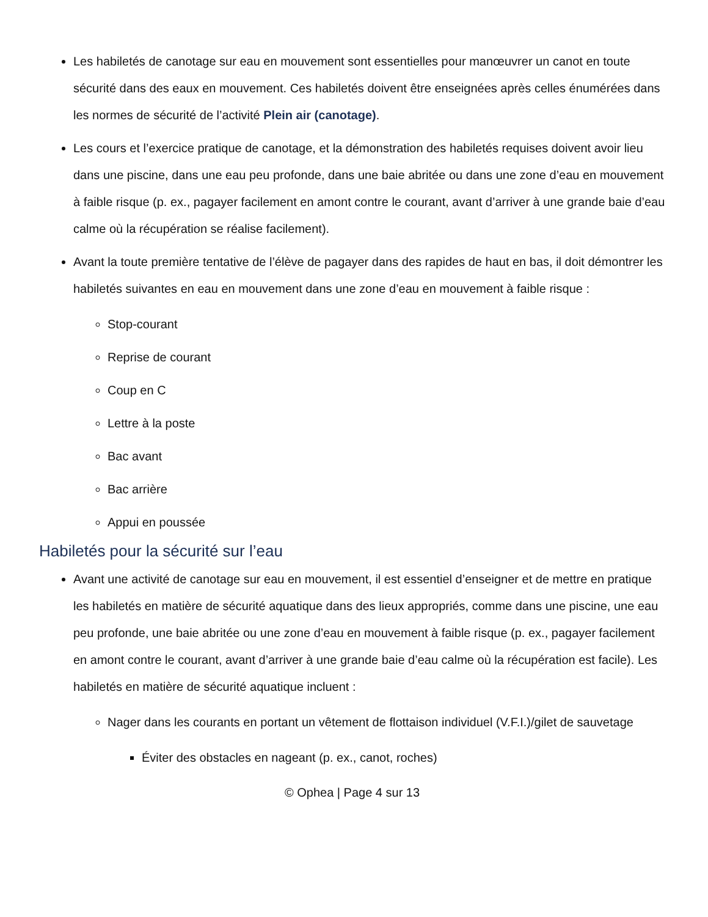Les habiletés de canotage sur eau en mouvement sont essentielles pour manœuvrer un canot en toute sécurité dans des eaux en mouvement. Ces habiletés doivent être enseignées après celles énumérées dans les normes de sécurité de l’activité Plein air (canotage).
Les cours et l’exercice pratique de canotage, et la démonstration des habiletés requises doivent avoir lieu dans une piscine, dans une eau peu profonde, dans une baie abritée ou dans une zone d’eau en mouvement à faible risque (p. ex., pagayer facilement en amont contre le courant, avant d’arriver à une grande baie d’eau calme où la récupération se réalise facilement).
Avant la toute première tentative de l’élève de pagayer dans des rapides de haut en bas, il doit démontrer les habiletés suivantes en eau en mouvement dans une zone d’eau en mouvement à faible risque :
Stop-courant
Reprise de courant
Coup en C
Lettre à la poste
Bac avant
Bac arrière
Appui en poussée
Habiletés pour la sécurité sur l’eau
Avant une activité de canotage sur eau en mouvement, il est essentiel d’enseigner et de mettre en pratique les habiletés en matière de sécurité aquatique dans des lieux appropriés, comme dans une piscine, une eau peu profonde, une baie abritée ou une zone d’eau en mouvement à faible risque (p. ex., pagayer facilement en amont contre le courant, avant d’arriver à une grande baie d’eau calme où la récupération est facile). Les habiletés en matière de sécurité aquatique incluent :
Nager dans les courants en portant un vêtement de flottaison individuel (V.F.I.)/gilet de sauvetage
Éviter des obstacles en nageant (p. ex., canot, roches)
© Ophea | Page 4 sur 13